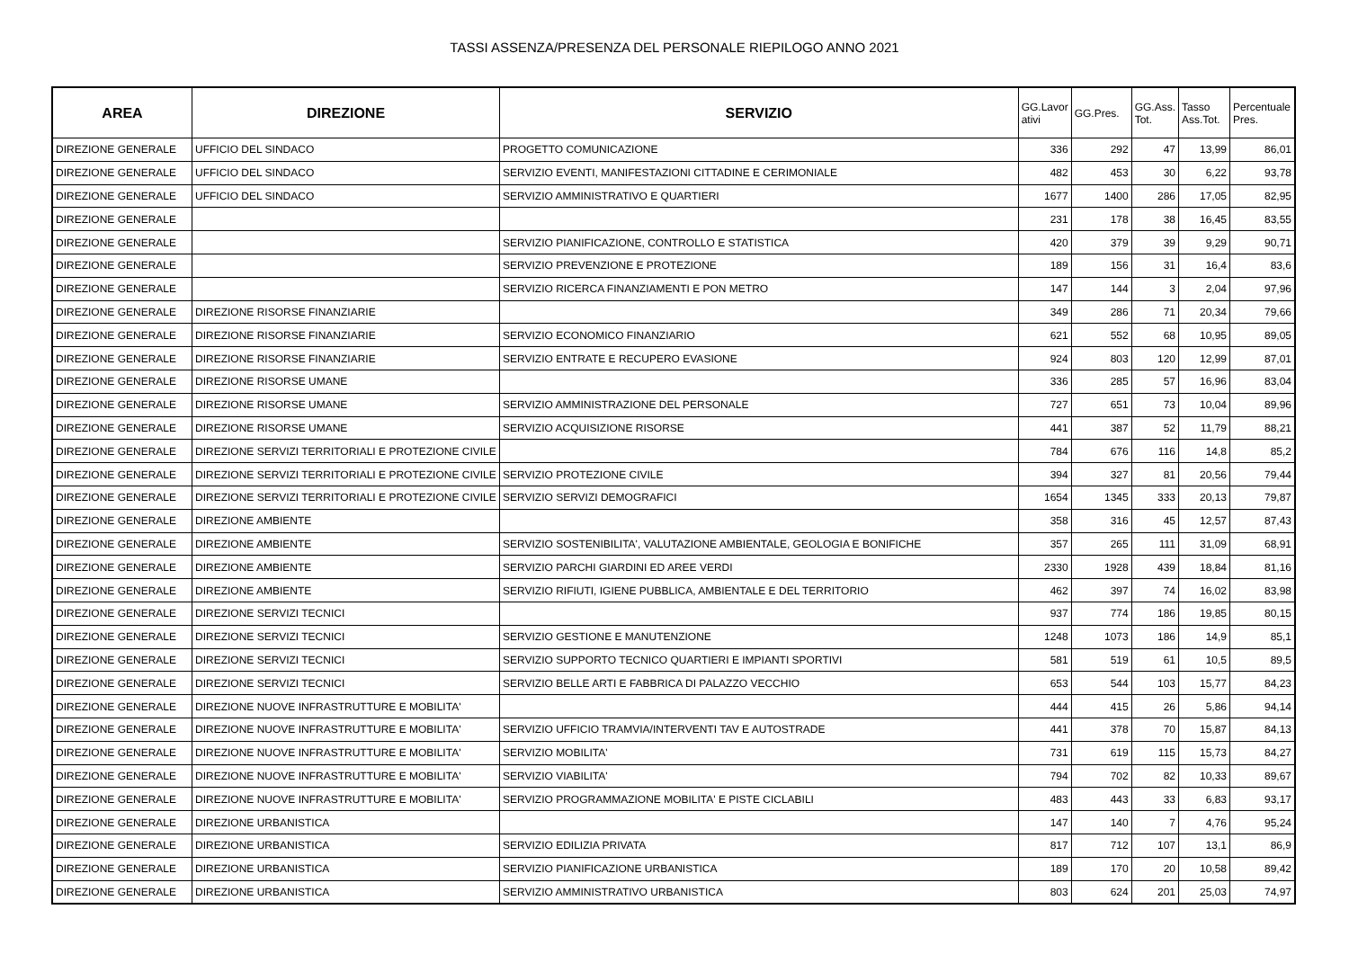TASSI ASSENZA/PRESENZA DEL PERSONALE RIEPILOGO ANNO 2021
| AREA | DIREZIONE | SERVIZIO | GG.Lavor ativi | GG.Pres. | GG.Ass. Tot. | Tasso Ass.Tot. | Percentuale Pres. |
| --- | --- | --- | --- | --- | --- | --- | --- |
| DIREZIONE GENERALE | UFFICIO DEL SINDACO | PROGETTO COMUNICAZIONE | 336 | 292 | 47 | 13,99 | 86,01 |
| DIREZIONE GENERALE | UFFICIO DEL SINDACO | SERVIZIO EVENTI, MANIFESTAZIONI CITTADINE E CERIMONIALE | 482 | 453 | 30 | 6,22 | 93,78 |
| DIREZIONE GENERALE | UFFICIO DEL SINDACO | SERVIZIO AMMINISTRATIVO E QUARTIERI | 1677 | 1400 | 286 | 17,05 | 82,95 |
| DIREZIONE GENERALE | | | 231 | 178 | 38 | 16,45 | 83,55 |
| DIREZIONE GENERALE | | SERVIZIO PIANIFICAZIONE, CONTROLLO E STATISTICA | 420 | 379 | 39 | 9,29 | 90,71 |
| DIREZIONE GENERALE | | SERVIZIO PREVENZIONE E PROTEZIONE | 189 | 156 | 31 | 16,4 | 83,6 |
| DIREZIONE GENERALE | | SERVIZIO RICERCA FINANZIAMENTI E PON METRO | 147 | 144 | 3 | 2,04 | 97,96 |
| DIREZIONE GENERALE | DIREZIONE RISORSE FINANZIARIE | | 349 | 286 | 71 | 20,34 | 79,66 |
| DIREZIONE GENERALE | DIREZIONE RISORSE FINANZIARIE | SERVIZIO ECONOMICO FINANZIARIO | 621 | 552 | 68 | 10,95 | 89,05 |
| DIREZIONE GENERALE | DIREZIONE RISORSE FINANZIARIE | SERVIZIO ENTRATE E RECUPERO EVASIONE | 924 | 803 | 120 | 12,99 | 87,01 |
| DIREZIONE GENERALE | DIREZIONE RISORSE UMANE | | 336 | 285 | 57 | 16,96 | 83,04 |
| DIREZIONE GENERALE | DIREZIONE RISORSE UMANE | SERVIZIO AMMINISTRAZIONE DEL PERSONALE | 727 | 651 | 73 | 10,04 | 89,96 |
| DIREZIONE GENERALE | DIREZIONE RISORSE UMANE | SERVIZIO ACQUISIZIONE RISORSE | 441 | 387 | 52 | 11,79 | 88,21 |
| DIREZIONE GENERALE | DIREZIONE SERVIZI TERRITORIALI E PROTEZIONE CIVILE | | 784 | 676 | 116 | 14,8 | 85,2 |
| DIREZIONE GENERALE | DIREZIONE SERVIZI TERRITORIALI E PROTEZIONE CIVILE | SERVIZIO PROTEZIONE CIVILE | 394 | 327 | 81 | 20,56 | 79,44 |
| DIREZIONE GENERALE | DIREZIONE SERVIZI TERRITORIALI E PROTEZIONE CIVILE | SERVIZIO SERVIZI DEMOGRAFICI | 1654 | 1345 | 333 | 20,13 | 79,87 |
| DIREZIONE GENERALE | DIREZIONE AMBIENTE | | 358 | 316 | 45 | 12,57 | 87,43 |
| DIREZIONE GENERALE | DIREZIONE AMBIENTE | SERVIZIO SOSTENIBILITA', VALUTAZIONE AMBIENTALE, GEOLOGIA E BONIFICHE | 357 | 265 | 111 | 31,09 | 68,91 |
| DIREZIONE GENERALE | DIREZIONE AMBIENTE | SERVIZIO PARCHI GIARDINI ED AREE VERDI | 2330 | 1928 | 439 | 18,84 | 81,16 |
| DIREZIONE GENERALE | DIREZIONE AMBIENTE | SERVIZIO RIFIUTI, IGIENE PUBBLICA, AMBIENTALE E DEL TERRITORIO | 462 | 397 | 74 | 16,02 | 83,98 |
| DIREZIONE GENERALE | DIREZIONE SERVIZI TECNICI | | 937 | 774 | 186 | 19,85 | 80,15 |
| DIREZIONE GENERALE | DIREZIONE SERVIZI TECNICI | SERVIZIO GESTIONE E MANUTENZIONE | 1248 | 1073 | 186 | 14,9 | 85,1 |
| DIREZIONE GENERALE | DIREZIONE SERVIZI TECNICI | SERVIZIO SUPPORTO TECNICO QUARTIERI E IMPIANTI SPORTIVI | 581 | 519 | 61 | 10,5 | 89,5 |
| DIREZIONE GENERALE | DIREZIONE SERVIZI TECNICI | SERVIZIO BELLE ARTI E FABBRICA DI PALAZZO VECCHIO | 653 | 544 | 103 | 15,77 | 84,23 |
| DIREZIONE GENERALE | DIREZIONE NUOVE INFRASTRUTTURE E MOBILITA' | | 444 | 415 | 26 | 5,86 | 94,14 |
| DIREZIONE GENERALE | DIREZIONE NUOVE INFRASTRUTTURE E MOBILITA' | SERVIZIO UFFICIO TRAMVIA/INTERVENTI TAV E AUTOSTRADE | 441 | 378 | 70 | 15,87 | 84,13 |
| DIREZIONE GENERALE | DIREZIONE NUOVE INFRASTRUTTURE E MOBILITA' | SERVIZIO MOBILITA' | 731 | 619 | 115 | 15,73 | 84,27 |
| DIREZIONE GENERALE | DIREZIONE NUOVE INFRASTRUTTURE E MOBILITA' | SERVIZIO VIABILITA' | 794 | 702 | 82 | 10,33 | 89,67 |
| DIREZIONE GENERALE | DIREZIONE NUOVE INFRASTRUTTURE E MOBILITA' | SERVIZIO PROGRAMMAZIONE MOBILITA' E PISTE CICLABILI | 483 | 443 | 33 | 6,83 | 93,17 |
| DIREZIONE GENERALE | DIREZIONE URBANISTICA | | 147 | 140 | 7 | 4,76 | 95,24 |
| DIREZIONE GENERALE | DIREZIONE URBANISTICA | SERVIZIO EDILIZIA PRIVATA | 817 | 712 | 107 | 13,1 | 86,9 |
| DIREZIONE GENERALE | DIREZIONE URBANISTICA | SERVIZIO PIANIFICAZIONE URBANISTICA | 189 | 170 | 20 | 10,58 | 89,42 |
| DIREZIONE GENERALE | DIREZIONE URBANISTICA | SERVIZIO AMMINISTRATIVO URBANISTICA | 803 | 624 | 201 | 25,03 | 74,97 |